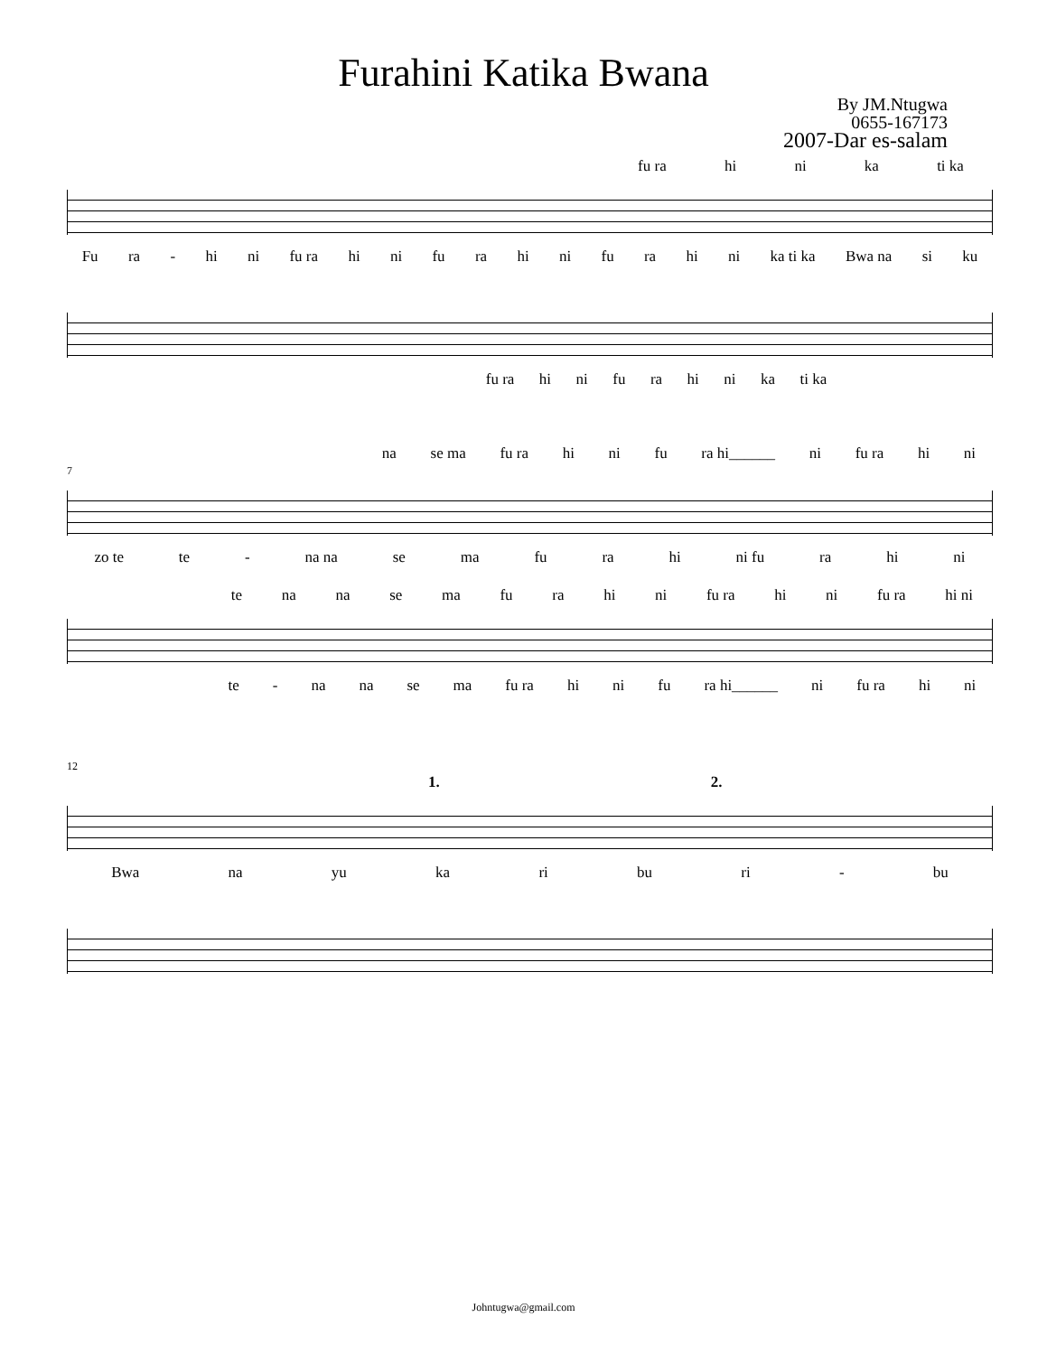Furahini Katika Bwana
By JM.Ntugwa
0655-167173
2007-Dar es-salam
fu ra hi ni ka ti ka
Fu ra - hi ni fu ra hi ni fu ra hi ni fu ra hi ni ka ti ka Bwa na si ku
fu ra hi ni fu ra hi ni ka ti ka
na se ma fu ra hi ni fu ra hi______ ni fu ra hi ni
7
zo te te - na na se ma fu ra hi ni fu ra hi ni
te na na se ma fu ra hi ni fu ra hi ni fu ra hi ni
te - na na se ma fu ra hi ni fu ra hi______ ni fu ra hi ni
12
1. 2.
Bwa na yu ka ri bu ri - bu
Johntugwa@gmail.com